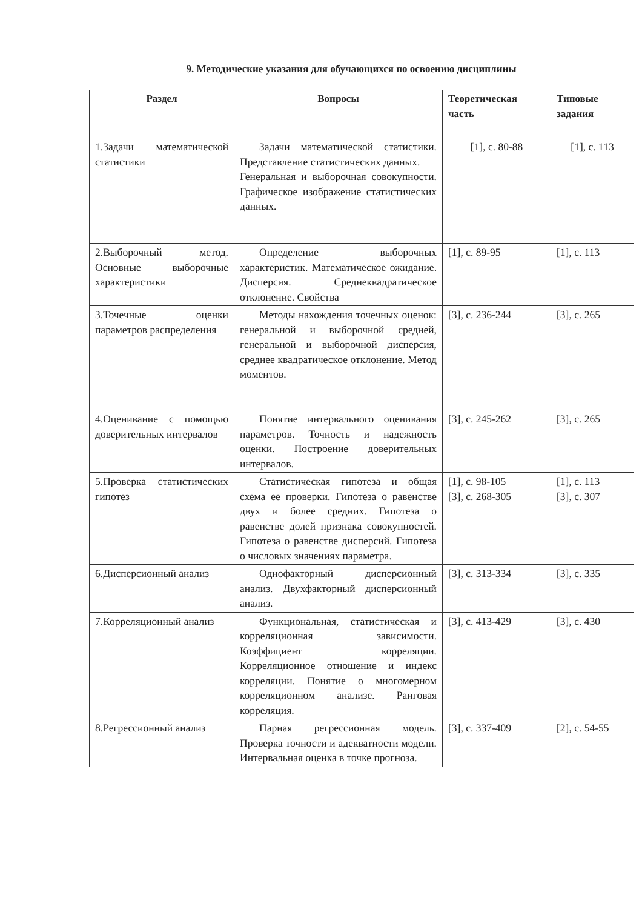9. Методические указания для обучающихся по освоению дисциплины
| Раздел | Вопросы | Теоретическая часть | Типовые задания |
| --- | --- | --- | --- |
| 1.Задачи математической статистики | Задачи математической статистики. Представление статистических данных. Генеральная и выборочная совокупности. Графическое изображение статистических данных. | [1], с. 80-88 | [1], с. 113 |
| 2.Выборочный метод. Основные выборочные характеристики | Определение выборочных характеристик. Математическое ожидание. Дисперсия. Среднеквадратическое отклонение. Свойства | [1], с. 89-95 | [1], с. 113 |
| 3.Точечные оценки параметров распределения | Методы нахождения точечных оценок: генеральной и выборочной средней, генеральной и выборочной дисперсия, среднее квадратическое отклонение. Метод моментов. | [3], с. 236-244 | [3], с. 265 |
| 4.Оценивание с помощью доверительных интервалов | Понятие интервального оценивания параметров. Точность и надежность оценки. Построение доверительных интервалов. | [3], с. 245-262 | [3], с. 265 |
| 5.Проверка статистических гипотез | Статистическая гипотеза и общая схема ее проверки. Гипотеза о равенстве двух и более средних. Гипотеза о равенстве долей признака совокупностей. Гипотеза о равенстве дисперсий. Гипотеза о числовых значениях параметра. | [1], с. 98-105 [3], с. 268-305 | [1], с. 113 [3], с. 307 |
| 6.Дисперсионный анализ | Однофакторный дисперсионный анализ. Двухфакторный дисперсионный анализ. | [3], с. 313-334 | [3], с. 335 |
| 7.Корреляционный анализ | Функциональная, статистическая и корреляционная зависимости. Коэффициент корреляции. Корреляционное отношение и индекс корреляции. Понятие о многомерном корреляционном анализе. Ранговая корреляция. | [3], с. 413-429 | [3], с. 430 |
| 8.Регрессионный анализ | Парная регрессионная модель. Проверка точности и адекватности модели. Интервальная оценка в точке прогноза. | [3], с. 337-409 | [2], с. 54-55 |